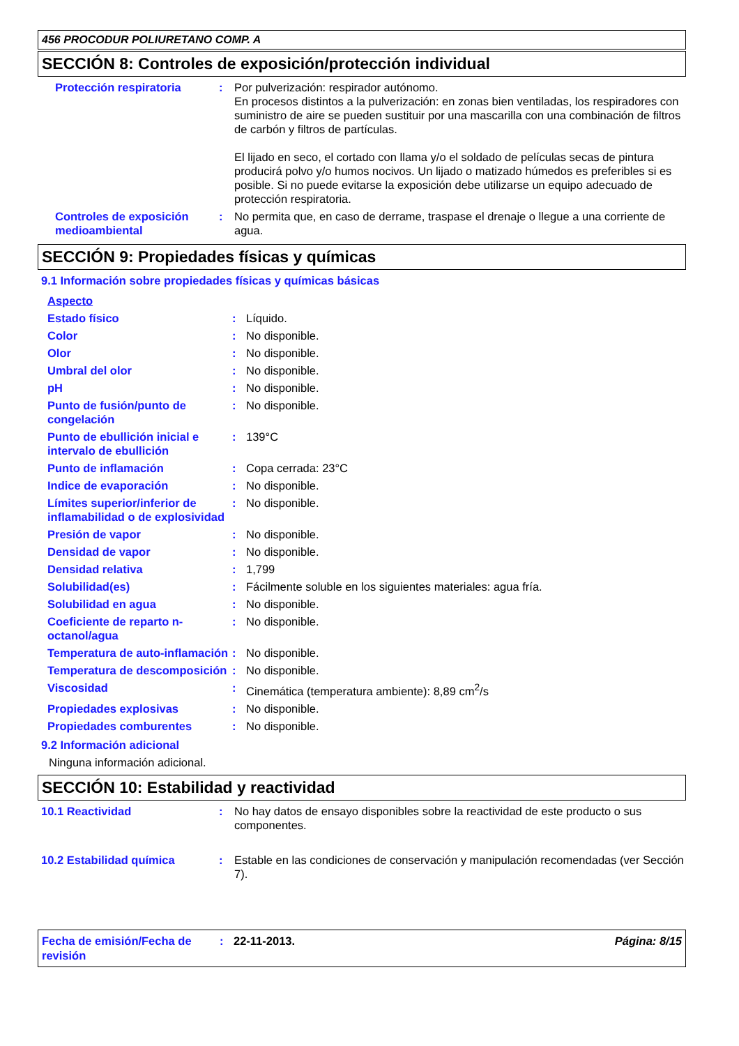456 PROCODUR POLIURETANO COMP. A
SECCIÓN 8: Controles de exposición/protección individual
Protección respiratoria : Por pulverización: respirador autónomo.
En procesos distintos a la pulverización: en zonas bien ventiladas, los respiradores con suministro de aire se pueden sustituir por una mascarilla con una combinación de filtros de carbón y filtros de partículas.
El lijado en seco, el cortado con llama y/o el soldado de películas secas de pintura producirá polvo y/o humos nocivos. Un lijado o matizado húmedos es preferibles si es posible. Si no puede evitarse la exposición debe utilizarse un equipo adecuado de protección respiratoria.
Controles de exposición medioambiental
: No permita que, en caso de derrame, traspase el drenaje o llegue a una corriente de agua.
SECCIÓN 9: Propiedades físicas y químicas
9.1 Información sobre propiedades físicas y químicas básicas
Aspecto
Estado físico : Líquido.
Color : No disponible.
Olor : No disponible.
Umbral del olor : No disponible.
pH : No disponible.
Punto de fusión/punto de congelación
: No disponible.
Punto de ebullición inicial e intervalo de ebullición
: 139°C
Punto de inflamación : Copa cerrada: 23°C
Indice de evaporación : No disponible.
Límites superior/inferior de inflamabilidad o de explosividad
: No disponible.
Presión de vapor : No disponible.
Densidad de vapor : No disponible.
Densidad relativa : 1,799
Solubilidad(es) : Fácilmente soluble en los siguientes materiales: agua fría.
Solubilidad en agua : No disponible.
Coeficiente de reparto n-octanol/agua
: No disponible.
Temperatura de auto-inflamación
: No disponible.
Temperatura de descomposición
: No disponible.
Viscosidad : Cinemática (temperatura ambiente): 8,89 cm<sup>2</sup>/s
Propiedades explosivas : No disponible.
Propiedades comburentes : No disponible.
9.2 Información adicional
Ninguna información adicional.
SECCIÓN 10: Estabilidad y reactividad
10.1 Reactividad : No hay datos de ensayo disponibles sobre la reactividad de este producto o sus componentes.
10.2 Estabilidad química : Estable en las condiciones de conservación y manipulación recomendadas (ver Sección 7).
Fecha de emisión/Fecha de revisión
: 22-11-2013. Página: 8/15